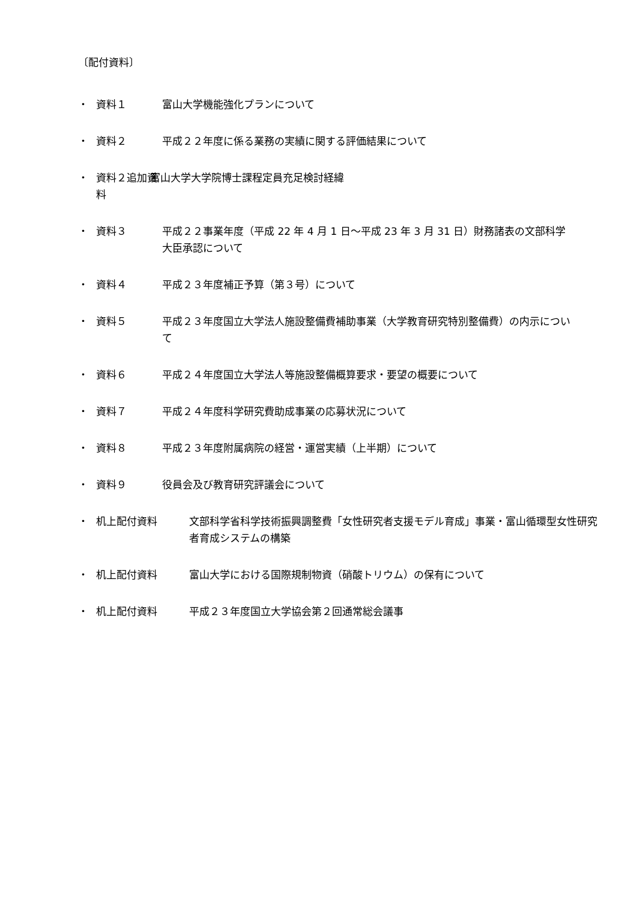〔配付資料〕
・ 資料１ 富山大学機能強化プランについて
・ 資料２ 平成２２年度に係る業務の実績に関する評価結果について
・ 資料２追加資料 富山大学大学院博士課程定員充足検討経緯
・ 資料３ 平成２２事業年度（平成 22 年 4 月 1 日～平成 23 年 3 月 31 日）財務諸表の文部科学大臣承認について
・ 資料４ 平成２３年度補正予算（第３号）について
・ 資料５ 平成２３年度国立大学法人施設整備費補助事業（大学教育研究特別整備費）の内示について
・ 資料６ 平成２４年度国立大学法人等施設整備概算要求・要望の概要について
・ 資料７ 平成２４年度科学研究費助成事業の応募状況について
・ 資料８ 平成２３年度附属病院の経営・運営実績（上半期）について
・ 資料９ 役員会及び教育研究評議会について
・ 机上配付資料 文部科学省科学技術振興調整費「女性研究者支援モデル育成」事業・富山循環型女性研究者育成システムの構築
・ 机上配付資料 富山大学における国際規制物資（硝酸トリウム）の保有について
・ 机上配付資料 平成２３年度国立大学協会第２回通常総会議事